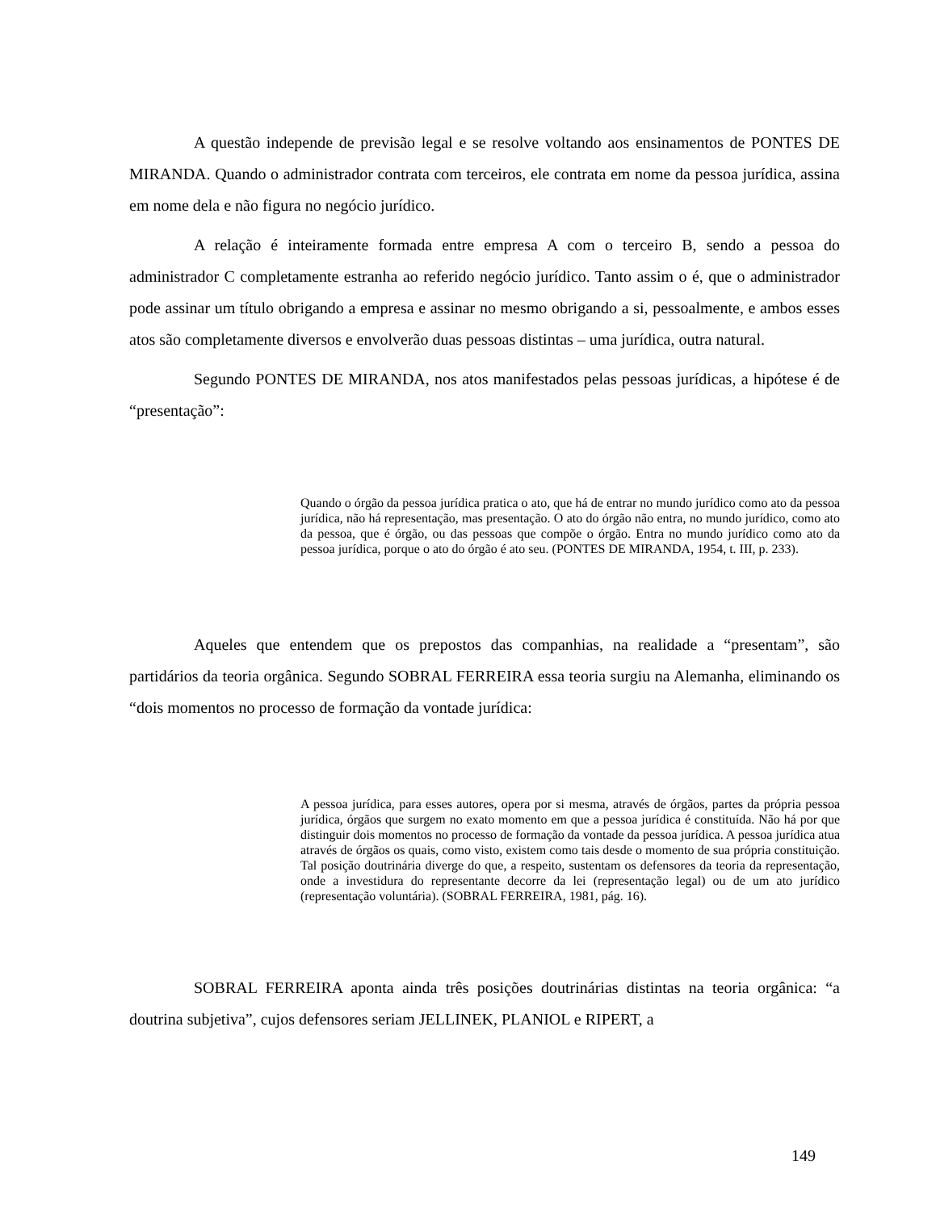A questão independe de previsão legal e se resolve voltando aos ensinamentos de PONTES DE MIRANDA. Quando o administrador contrata com terceiros, ele contrata em nome da pessoa jurídica, assina em nome dela e não figura no negócio jurídico.
A relação é inteiramente formada entre empresa A com o terceiro B, sendo a pessoa do administrador C completamente estranha ao referido negócio jurídico. Tanto assim o é, que o administrador pode assinar um título obrigando a empresa e assinar no mesmo obrigando a si, pessoalmente, e ambos esses atos são completamente diversos e envolverão duas pessoas distintas – uma jurídica, outra natural.
Segundo PONTES DE MIRANDA, nos atos manifestados pelas pessoas jurídicas, a hipótese é de “presentação”:
Quando o órgão da pessoa jurídica pratica o ato, que há de entrar no mundo jurídico como ato da pessoa jurídica, não há representação, mas presentação. O ato do órgão não entra, no mundo jurídico, como ato da pessoa, que é órgão, ou das pessoas que compõe o órgão. Entra no mundo jurídico como ato da pessoa jurídica, porque o ato do órgão é ato seu. (PONTES DE MIRANDA, 1954, t. III, p. 233).
Aqueles que entendem que os prepostos das companhias, na realidade a “presentam”, são partidários da teoria orgânica. Segundo SOBRAL FERREIRA essa teoria surgiu na Alemanha, eliminando os “dois momentos no processo de formação da vontade jurídica:
A pessoa jurídica, para esses autores, opera por si mesma, através de órgãos, partes da própria pessoa jurídica, órgãos que surgem no exato momento em que a pessoa jurídica é constituída. Não há por que distinguir dois momentos no processo de formação da vontade da pessoa jurídica. A pessoa jurídica atua através de órgãos os quais, como visto, existem como tais desde o momento de sua própria constituição. Tal posição doutrinária diverge do que, a respeito, sustentam os defensores da teoria da representação, onde a investidura do representante decorre da lei (representação legal) ou de um ato jurídico (representação voluntária). (SOBRAL FERREIRA, 1981, pág. 16).
SOBRAL FERREIRA aponta ainda três posições doutrinárias distintas na teoria orgânica: “a doutrina subjetiva”, cujos defensores seriam JELLINEK, PLANIOL e RIPERT, a
149